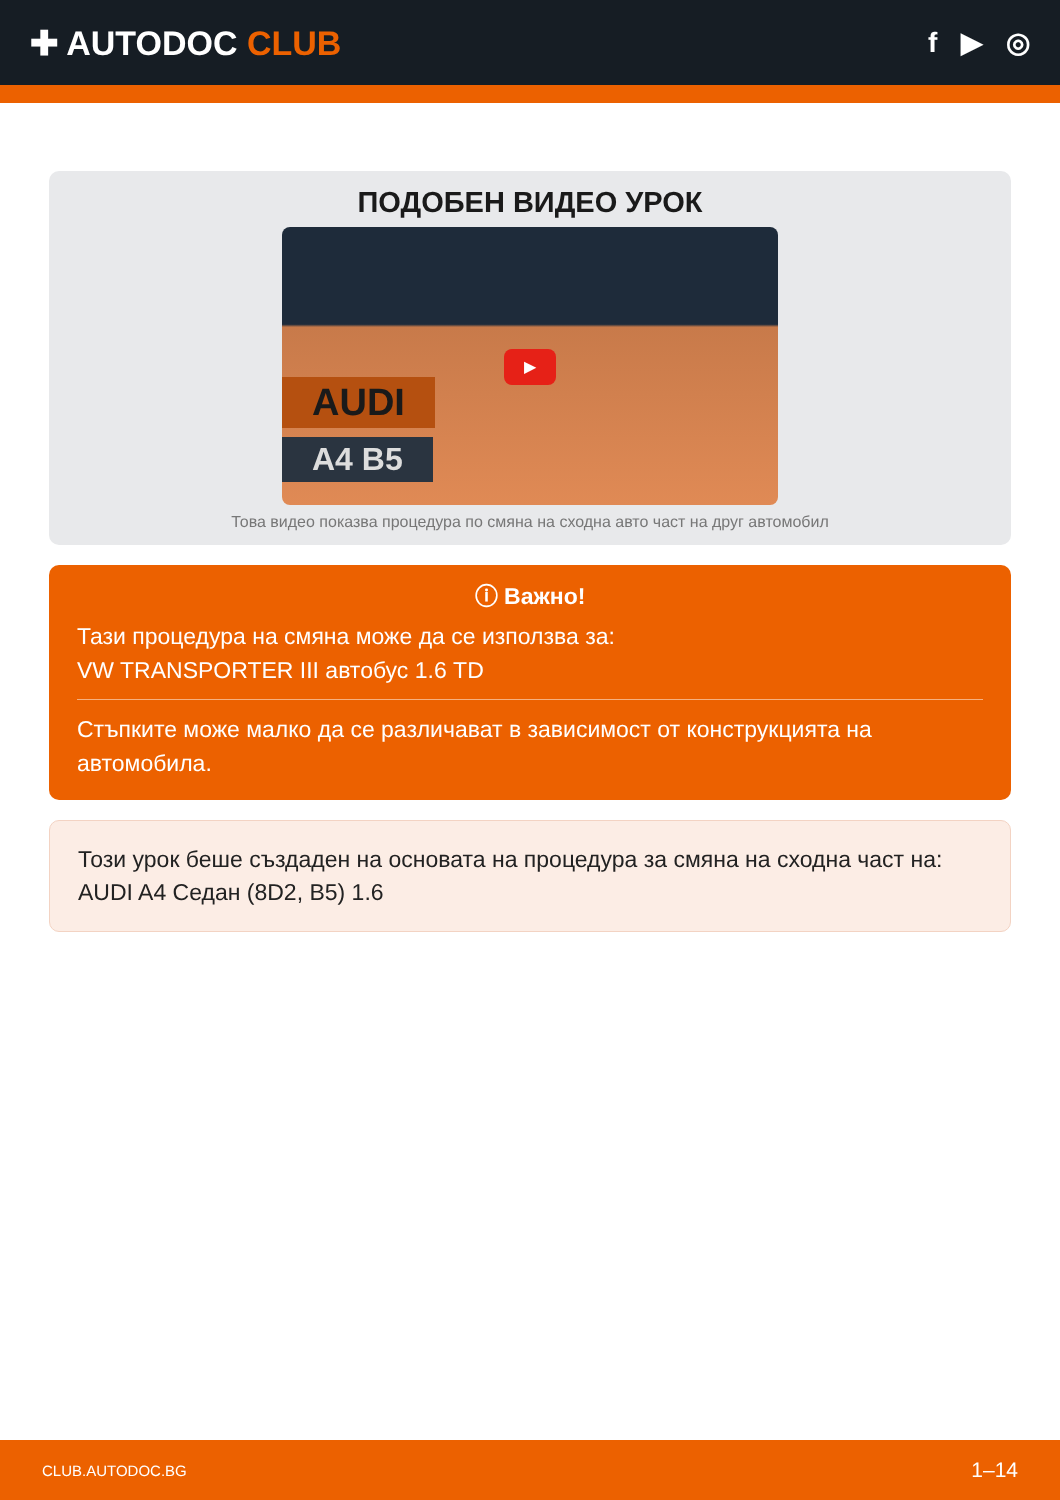✚ AUTODOC CLUB
f ▶ ◎
ПОДОБЕН ВИДЕО УРОК
AUDI
A4 B5
▶
Това видео показва процедура по смяна на сходна авто част на друг автомобил
ⓘ Важно!
Тази процедура на смяна може да се използва за:
VW TRANSPORTER III автобус 1.6 TD
Стъпките може малко да се различават в зависимост от конструкцията на автомобила.
Този урок беше създаден на основата на процедура за смяна на сходна част на: AUDI A4 Седан (8D2, B5) 1.6
CLUB.AUTODOC.BG 1–14